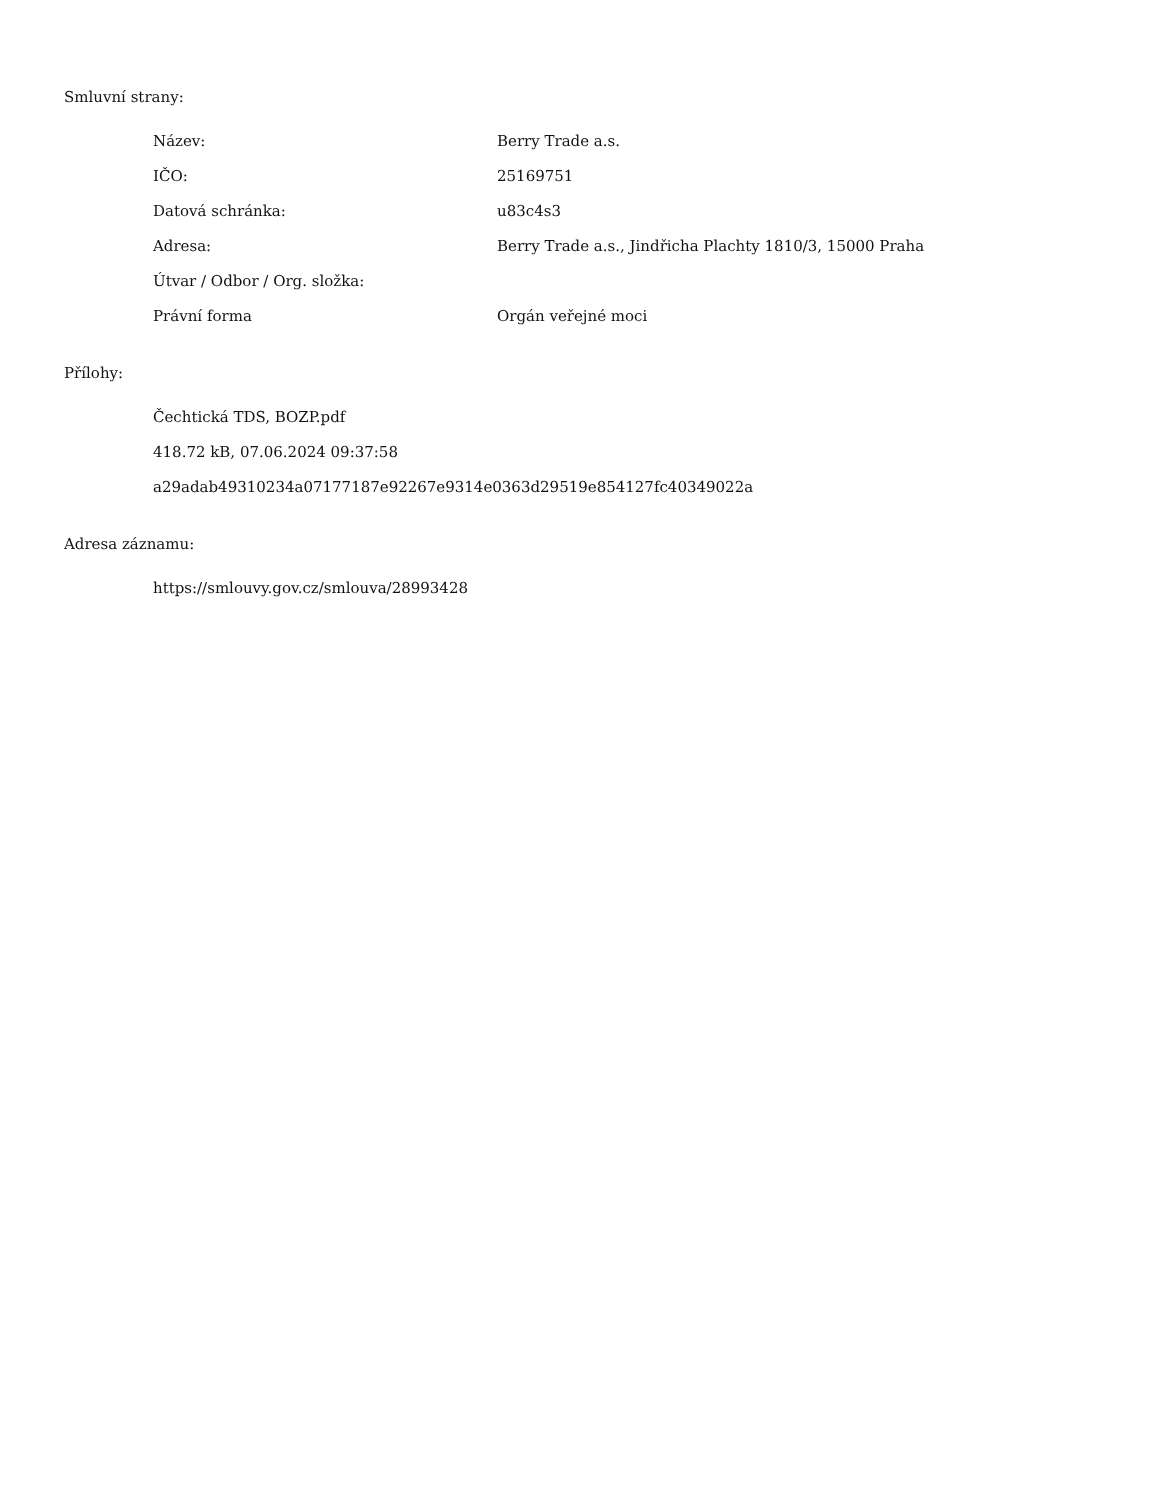Smluvní strany:
| Název: | Berry Trade a.s. |
| IČO: | 25169751 |
| Datová schránka: | u83c4s3 |
| Adresa: | Berry Trade a.s., Jindřicha Plachty 1810/3, 15000 Praha |
| Útvar / Odbor / Org. složka: | |
| Právní forma | Orgán veřejné moci |
Přílohy:
Čechtická TDS, BOZP.pdf
418.72 kB, 07.06.2024 09:37:58
a29adab49310234a07177187e92267e9314e0363d29519e854127fc40349022a
Adresa záznamu:
https://smlouvy.gov.cz/smlouva/28993428